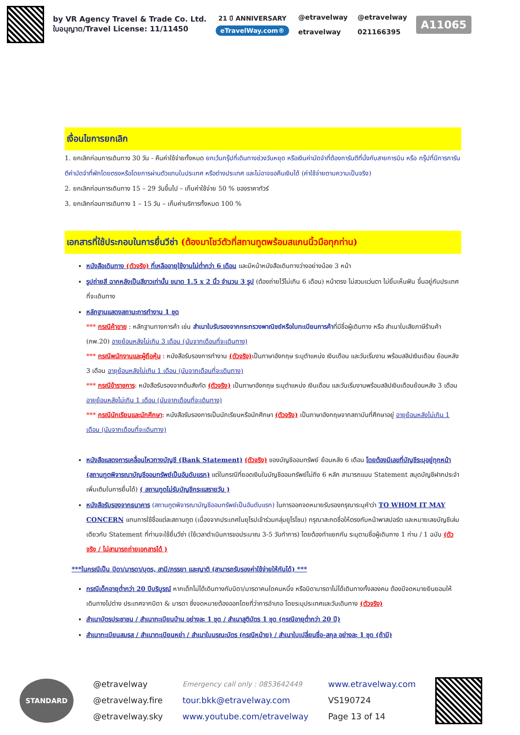by VR Agency Travel & Trade Co. Ltd.
ใบอนุญาต/Travel License: 11/11450
21 ปี ANNIVERSARY
eTravelWay.com®
@etravelway @etravelway etravelway 021166395
A11065
เงื่อนไขการยกเลิก
1. ยกเลิกก่อนการเดินทาง 30 วัน - คืนค่าใช้จ่ายทั้งหมด ยกเว้นกรุ๊ปที่เดินทางช่วงวันหยุด หรือเงินค่ามัดจำที่ต้องการันตีที่นั่งกับสายการบิน หรือ กรุ๊ปที่มีการการันตีค่ามัดจำที่พักโดยตรงหรือโดยการผ่านตัวแทนในประเทศ หรือต่างประเทศ และไม่อาจขอคืนเงินได้ (ค่าใช้จ่ายตามความเป็นจริง)
2. ยกเลิกก่อนการเดินทาง 15 – 29 วันขึ้นไป – เก็บค่าใช้จ่าย 50 % ของราคาทัวร์
3. ยกเลิกก่อนการเดินทาง 1 – 15 วัน – เก็บค่าบริการทั้งหมด 100 %
เอกสารที่ใช้ประกอบในการยื่นวีซ่า (ต้องมาโชว์ตัวที่สถานทูตพร้อมสแกนนิ้วมือทุกท่าน)
หนังสือเดินทาง (ตัวจริง) ที่เหลืออายุใช้งานไม่ต่ำกว่า 6 เดือน และมีหน้าหนังสือเดินทางว่างอย่างน้อย 3 หน้า
รูปถ่ายสี ฉากหลังเป็นสีขาวเท่านั้น ขนาด 1.5 x 2 นิ้ว จำนวน 3 รูป (ต้องถ่ายไว้ไม่เกิน 6 เดือน) หน้าตรง ไม่สวมแว่นตา ไม่ยิ้มเห็นฟัน ขึ้นอยู่กับประเทศที่จะเดินทาง
หลักฐานแสดงสถานะการทำงาน 1 ชุด
*** กรณีค้าขาย : หลักฐานทางการค้า เช่น สำเนาใบรับรองจากกระทรวงพาณิชย์หรือใบทะเบียนการค้าที่มีชื่อผู้เดินทาง หรือ สำเนาใบเสียภาษีร้านค้า (ภพ.20) อายุย้อนหลังไม่เกิน 3 เดือน (นับจากเดือนที่จะเดินทาง)
*** กรณีพนักงานและผู้ถือหุ้น : หนังสือรับรองการทำงาน (ตัวจริง) เป็นภาษาอังกฤษ ระบุตำแหน่ง เงินเดือน และวันเริ่มงาน พร้อมสลิปเงินเดือน ย้อนหลัง 3 เดือน อายุย้อนหลังไม่เกิน 1 เดือน (นับจากเดือนที่จะเดินทาง)
*** กรณีข้าราชการ: หนังสือรับรองจากต้นสังกัด (ตัวจริง) เป็นภาษาอังกฤษ ระบุตำแหน่ง เงินเดือน และวันเริ่มงานพร้อมสลิปเงินเดือนย้อนหลัง 3 เดือน อายุย้อนหลังไม่เกิน 1 เดือน (นับจากเดือนที่จะเดินทาง)
*** กรณีนักเรียนและนักศึกษา: หนังสือรับรองการเป็นนักเรียนหรือนักศึกษา (ตัวจริง) เป็นภาษาอังกฤษจากสถาบันที่ศึกษาอยู่ อายุย้อนหลังไม่เกิน 1 เดือน (นับจากเดือนที่จะเดินทาง)
หนังสือแสดงการเคลื่อนไหวทางบัญชี (Bank Statement) (ตัวจริง) ของบัญชีออมทรัพย์ ย้อนหลัง 6 เดือน โดยต้องมีเลขที่บัญชีระบุอยู่ทุกหน้า (สถานทูตพิจารณาบัญชีออมทรัพย์เป็นอันดับแรก) แต่ในกรณีที่ยอดเงินในบัญชีออมทรัพย์ไม่ถึง 6 หลัก สามารถแนบ Statement สมุดบัญชีฝากประจำเพิ่มเติมในการยื่นได้) ( สถานทูตไม่รับบัญชีกระแสรายวัน )
หนังสือรับรองจากธนาคาร (สถานทูตพิจารณาบัญชีออมทรัพย์เป็นอันดับแรก) ในการออกจดหมายรับรองกรุณาระบุคำว่า TO WHOM IT MAY CONCERN แทนการใช้ชื่อแต่ละสถานทูต (เนื่องจากประเทศในยุโรปเข้าร่วมกลุ่มยูโรโซน) กรุณาสะกดชื่อให้ตรงกับหน้าพาสปอร์ต และหมายเลขบัญชีเล่มเดียวกับ Statement ที่ท่านจะใช้ยื่นวีซ่า (ใช้เวลาดำเนินการขอประมาณ 3-5 วันทำการ) โดยต้องทำแยกกัน ระบุตามชื่อผู้เดินทาง 1 ท่าน / 1 ฉบับ (ตัวจริง / ไม่สามารถถ่ายเอกสารได้ )
***ในกรณีเป็น บิดา/มารดา/บุตร, สามี/ภรรยา และญาติ (สามารถรับรองค่าใช้จ่ายให้กันได้) ***
กรณีเด็กอายุต่ำกว่า 20 ปีบริบูรณ์ หากเด็กไม่ได้เดินทางกับบิดา/มารดาคนใดคนหนึ่ง หรือบิดามารดาไม่ได้เดินทางทั้งสองคน ต้องมีจดหมายยินยอมให้เดินทางไปต่าง ประเทศจากบิดา & มารดา ซึ่งจดหมายต้องออกโดยที่ว่าการอำเภอ โดยระบุประเทศและวันเดินทาง (ตัวจริง)
สำเนาบัตรประชาชน / สำเนาทะเบียนบ้าน อย่างละ 1 ชุด / สำเนาสูติบัตร 1 ชุด (กรณีอายุต่ำกว่า 20 ปี)
สำเนาทะเบียนสมรส / สำเนาทะเบียนหย่า / สำเนาใบมรณะบัตร (กรณีหม้าย) / สำเนาใบเปลี่ยนชื่อ-สกุล อย่างละ 1 ชุด (ถ้ามี)
STANDARD
@etravelway
@etravelway.fire
@etravelway.sky
Emergency call only : 0853642449
tour.bkk@etravelway.com
www.youtube.com/etravelway
www.etravelway.com
VS190724
Page 13 of 14